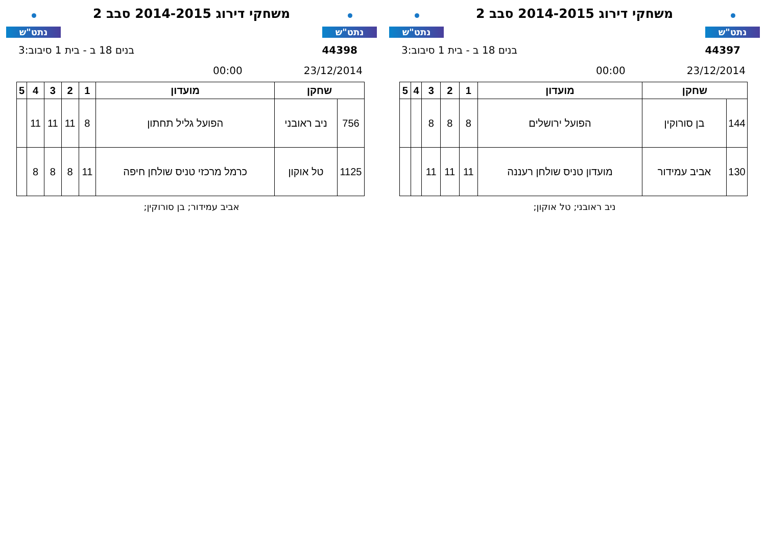נתט"ש
משחקי דירוג 2014-2015 סבב 2
נתט"ש
44397 בנים 18 ב - בית 1 סיבוב:3
23/12/2014 00:00
| שחקן | | מועדון | 1 | 2 | 3 | 4 | 5 |
| --- | --- | --- | --- | --- | --- | --- | --- |
| 144 | בן סורוקין | הפועל ירושלים | 8 | 8 | 8 | | |
| 130 | אביב עמידור | מועדון טניס שולחן רעננה | 11 | 11 | 11 | | |
ניב ראובני; טל אוקון;
נתט"ש
משחקי דירוג 2014-2015 סבב 2
נתט"ש
44398 בנים 18 ב - בית 1 סיבוב:3
23/12/2014 00:00
| שחקן | | מועדון | 1 | 2 | 3 | 4 | 5 |
| --- | --- | --- | --- | --- | --- | --- | --- |
| 756 | ניב ראובני | הפועל גליל תחתון | 8 | 11 | 11 | 11 | |
| 1125 | טל אוקון | כרמל מרכזי טניס שולחן חיפה | 11 | 8 | 8 | 8 | |
אביב עמידור; בן סורוקין;